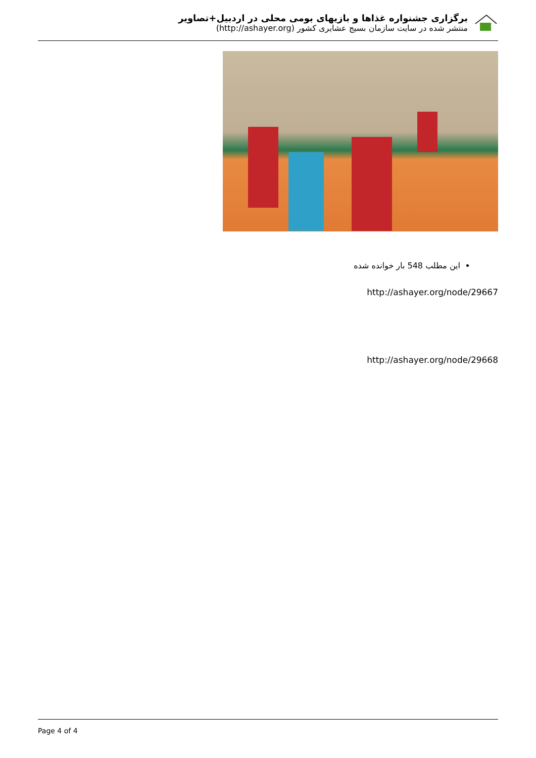برگزاری جشنواره غذاها و بازیهای بومی محلی در اردبیل+تصاویر
منتشر شده در سایت سازمان بسیج عشایری کشور (http://ashayer.org)
این مطلب 548 بار خوانده شده
http://ashayer.org/node/29667
http://ashayer.org/node/29668
Page 4 of 4